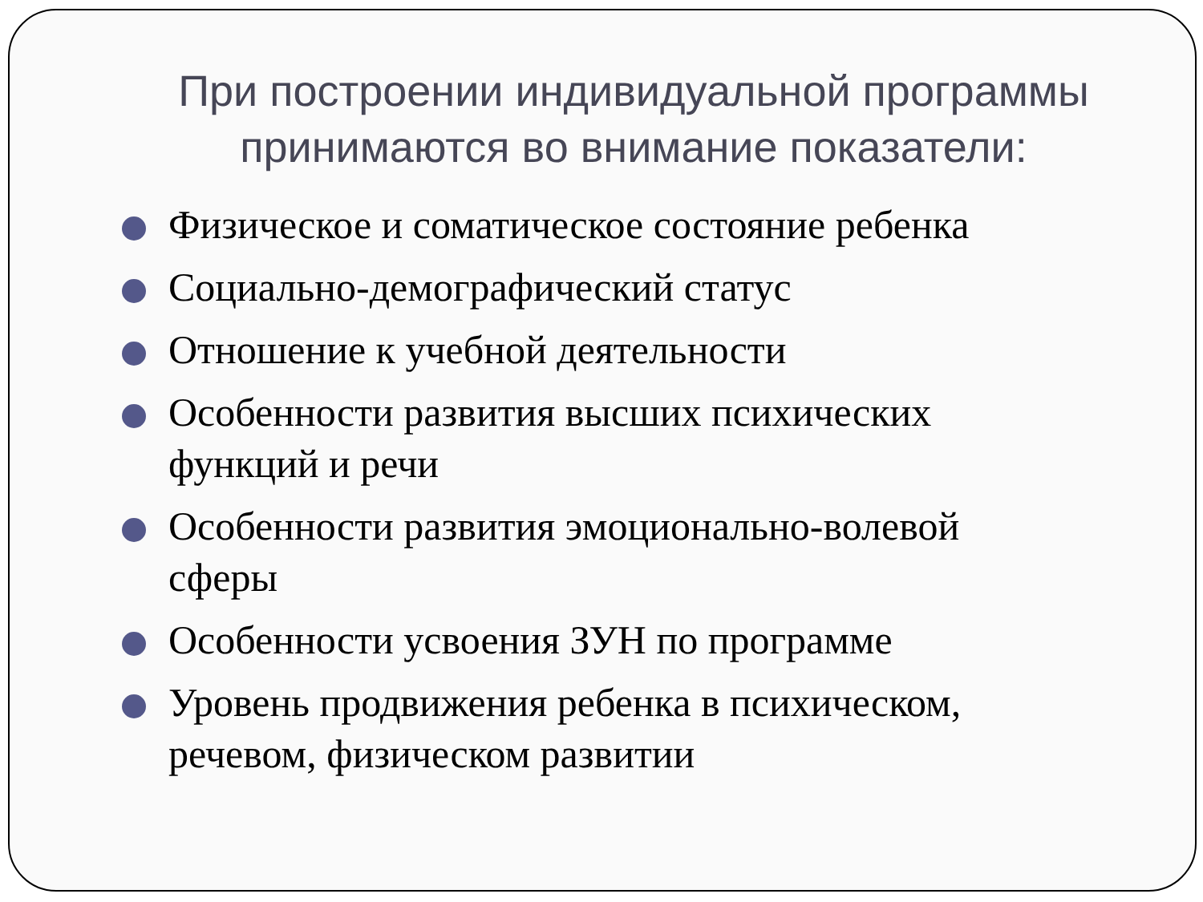При построении индивидуальной программы
принимаются во внимание показатели:
Физическое и соматическое состояние ребенка
Социально-демографический статус
Отношение к учебной деятельности
Особенности развития высших психических функций и речи
Особенности развития эмоционально-волевой сферы
Особенности усвоения ЗУН по программе
Уровень продвижения ребенка в психическом, речевом, физическом развитии